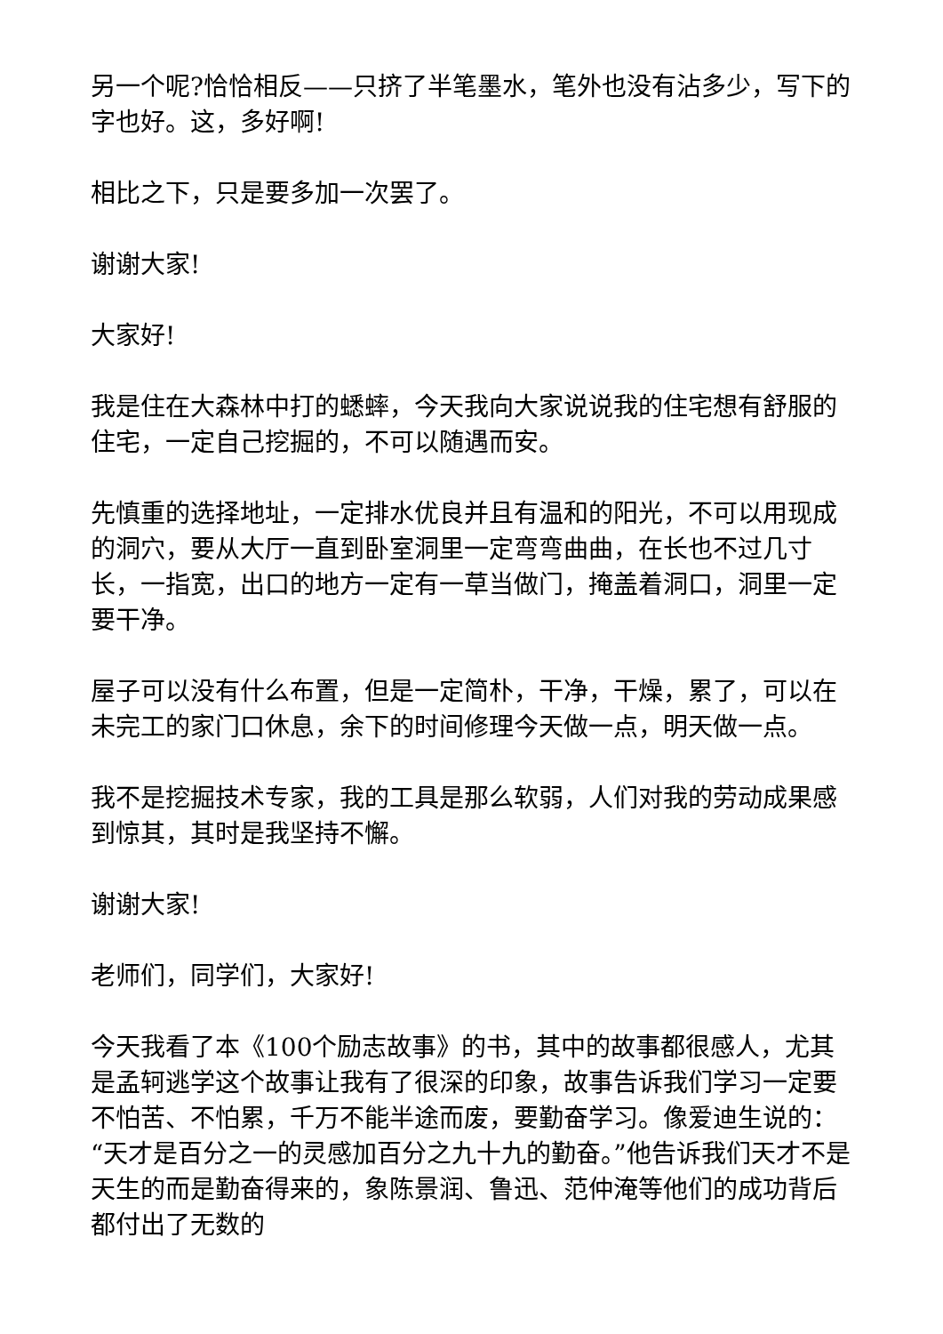另一个呢?恰恰相反——只挤了半笔墨水，笔外也没有沾多少，写下的字也好。这，多好啊!
相比之下，只是要多加一次罢了。
谢谢大家!
大家好!
我是住在大森林中打的蟋蟀，今天我向大家说说我的住宅想有舒服的住宅，一定自己挖掘的，不可以随遇而安。
先慎重的选择地址，一定排水优良并且有温和的阳光，不可以用现成的洞穴，要从大厅一直到卧室洞里一定弯弯曲曲，在长也不过几寸长，一指宽，出口的地方一定有一草当做门，掩盖着洞口，洞里一定要干净。
屋子可以没有什么布置，但是一定简朴，干净，干燥，累了，可以在未完工的家门口休息，余下的时间修理今天做一点，明天做一点。
我不是挖掘技术专家，我的工具是那么软弱，人们对我的劳动成果感到惊其，其时是我坚持不懈。
谢谢大家!
老师们，同学们，大家好!
今天我看了本《100个励志故事》的书，其中的故事都很感人，尤其是孟轲逃学这个故事让我有了很深的印象，故事告诉我们学习一定要不怕苦、不怕累，千万不能半途而废，要勤奋学习。像爱迪生说的：“天才是百分之一的灵感加百分之九十九的勤奋。”他告诉我们天才不是天生的而是勤奋得来的，象陈景润、鲁迅、范仲淹等他们的成功背后都付出了无数的